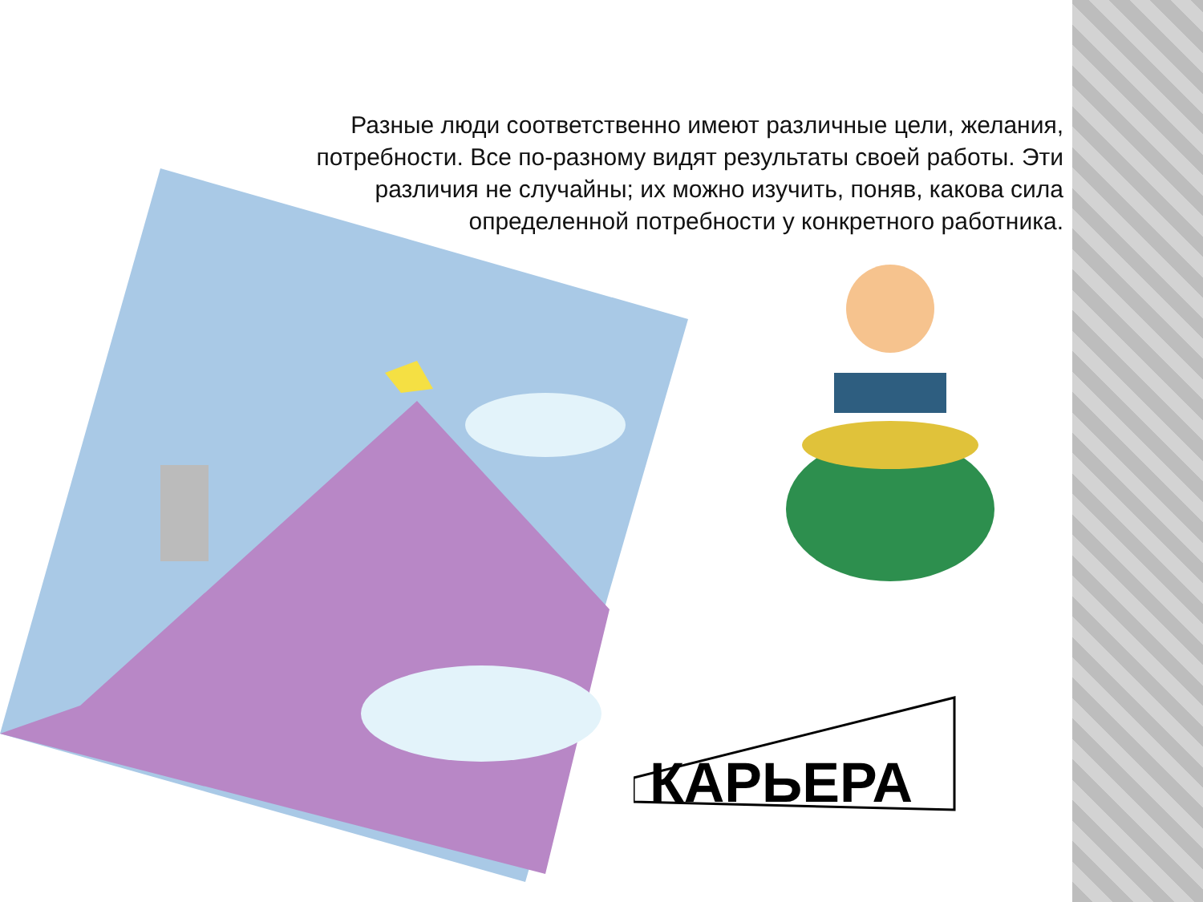КАРЬЕРА
Разные люди соответственно имеют различные цели, желания, потребности. Все по-разному видят результаты своей работы. Эти различия не случайны; их можно изучить, поняв, какова сила определенной потребности у конкретного работника.